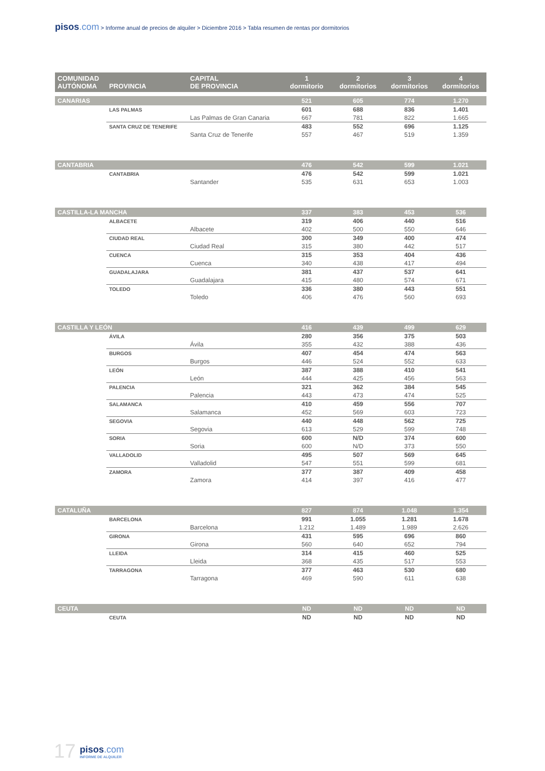pisos.com > Informe anual de precios de alquiler > Diciembre 2016 > Tabla resumen de rentas por dormitorios
| COMUNIDAD AUTÓNOMA | PROVINCIA | CAPITAL DE PROVINCIA | 1 dormitorio | 2 dormitorios | 3 dormitorios | 4 dormitorios |
| --- | --- | --- | --- | --- | --- | --- |
| CANARIAS | | | 521 | 605 | 774 | 1.270 |
| | LAS PALMAS | | 601 | 688 | 836 | 1.401 |
| | | Las Palmas de Gran Canaria | 667 | 781 | 822 | 1.665 |
| | SANTA CRUZ DE TENERIFE | | 483 | 552 | 696 | 1.125 |
| | | Santa Cruz de Tenerife | 557 | 467 | 519 | 1.359 |
| CANTABRIA | | | 476 | 542 | 599 | 1.021 |
| | CANTABRIA | | 476 | 542 | 599 | 1.021 |
| | | Santander | 535 | 631 | 653 | 1.003 |
| CASTILLA-LA MANCHA | | | 337 | 383 | 453 | 536 |
| | ALBACETE | | 319 | 406 | 440 | 516 |
| | | Albacete | 402 | 500 | 550 | 646 |
| | CIUDAD REAL | | 300 | 349 | 400 | 474 |
| | | Ciudad Real | 315 | 380 | 442 | 517 |
| | CUENCA | | 315 | 353 | 404 | 436 |
| | | Cuenca | 340 | 438 | 417 | 494 |
| | GUADALAJARA | | 381 | 437 | 537 | 641 |
| | | Guadalajara | 415 | 480 | 574 | 671 |
| | TOLEDO | | 336 | 380 | 443 | 551 |
| | | Toledo | 406 | 476 | 560 | 693 |
| CASTILLA Y LEÓN | | | 416 | 439 | 499 | 629 |
| | ÁVILA | | 280 | 356 | 375 | 503 |
| | | Ávila | 355 | 432 | 388 | 436 |
| | BURGOS | | 407 | 454 | 474 | 563 |
| | | Burgos | 446 | 524 | 552 | 633 |
| | LEÓN | | 387 | 388 | 410 | 541 |
| | | León | 444 | 425 | 456 | 563 |
| | PALENCIA | | 321 | 362 | 384 | 545 |
| | | Palencia | 443 | 473 | 474 | 525 |
| | SALAMANCA | | 410 | 459 | 556 | 707 |
| | | Salamanca | 452 | 569 | 603 | 723 |
| | SEGOVIA | | 440 | 448 | 562 | 725 |
| | | Segovia | 613 | 529 | 599 | 748 |
| | SORIA | | 600 | N/D | 374 | 600 |
| | | Soria | 600 | N/D | 373 | 550 |
| | VALLADOLID | | 495 | 507 | 569 | 645 |
| | | Valladolid | 547 | 551 | 599 | 681 |
| | ZAMORA | | 377 | 387 | 409 | 458 |
| | | Zamora | 414 | 397 | 416 | 477 |
| CATALUÑA | | | 827 | 874 | 1.048 | 1.354 |
| | BARCELONA | | 991 | 1.055 | 1.281 | 1.678 |
| | | Barcelona | 1.212 | 1.489 | 1.989 | 2.626 |
| | GIRONA | | 431 | 595 | 696 | 860 |
| | | Girona | 560 | 640 | 652 | 794 |
| | LLEIDA | | 314 | 415 | 460 | 525 |
| | | Lleida | 368 | 435 | 517 | 553 |
| | TARRAGONA | | 377 | 463 | 530 | 680 |
| | | Tarragona | 469 | 590 | 611 | 638 |
| CEUTA | | | ND | ND | ND | ND |
| | CEUTA | | ND | ND | ND | ND |
17
pisos.com
INFORME DE ALQUILER